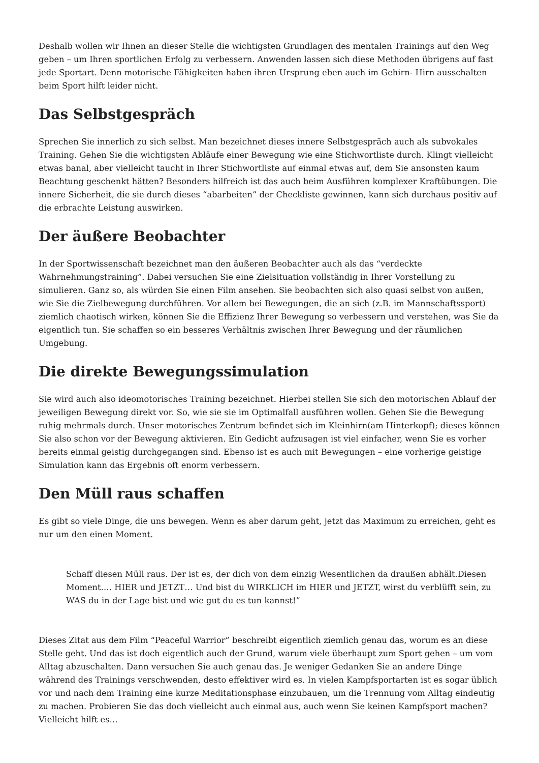Deshalb wollen wir Ihnen an dieser Stelle die wichtigsten Grundlagen des mentalen Trainings auf den Weg geben – um Ihren sportlichen Erfolg zu verbessern. Anwenden lassen sich diese Methoden übrigens auf fast jede Sportart. Denn motorische Fähigkeiten haben ihren Ursprung eben auch im Gehirn- Hirn ausschalten beim Sport hilft leider nicht.
Das Selbstgespräch
Sprechen Sie innerlich zu sich selbst. Man bezeichnet dieses innere Selbstgespräch auch als subvokales Training. Gehen Sie die wichtigsten Abläufe einer Bewegung wie eine Stichwortliste durch. Klingt vielleicht etwas banal, aber vielleicht taucht in Ihrer Stichwortliste auf einmal etwas auf, dem Sie ansonsten kaum Beachtung geschenkt hätten? Besonders hilfreich ist das auch beim Ausführen komplexer Kraftübungen. Die innere Sicherheit, die sie durch dieses “abarbeiten” der Checkliste gewinnen, kann sich durchaus positiv auf die erbrachte Leistung auswirken.
Der äußere Beobachter
In der Sportwissenschaft bezeichnet man den äußeren Beobachter auch als das “verdeckte Wahrnehmungstraining”. Dabei versuchen Sie eine Zielsituation vollständig in Ihrer Vorstellung zu simulieren. Ganz so, als würden Sie einen Film ansehen. Sie beobachten sich also quasi selbst von außen, wie Sie die Zielbewegung durchführen. Vor allem bei Bewegungen, die an sich (z.B. im Mannschaftssport) ziemlich chaotisch wirken, können Sie die Effizienz Ihrer Bewegung so verbessern und verstehen, was Sie da eigentlich tun. Sie schaffen so ein besseres Verhältnis zwischen Ihrer Bewegung und der räumlichen Umgebung.
Die direkte Bewegungssimulation
Sie wird auch also ideomotorisches Training bezeichnet. Hierbei stellen Sie sich den motorischen Ablauf der jeweiligen Bewegung direkt vor. So, wie sie sie im Optimalfall ausführen wollen. Gehen Sie die Bewegung ruhig mehrmals durch. Unser motorisches Zentrum befindet sich im Kleinhirn(am Hinterkopf); dieses können Sie also schon vor der Bewegung aktivieren. Ein Gedicht aufzusagen ist viel einfacher, wenn Sie es vorher bereits einmal geistig durchgegangen sind. Ebenso ist es auch mit Bewegungen – eine vorherige geistige Simulation kann das Ergebnis oft enorm verbessern.
Den Müll raus schaffen
Es gibt so viele Dinge, die uns bewegen. Wenn es aber darum geht, jetzt das Maximum zu erreichen, geht es nur um den einen Moment.
Schaff diesen Müll raus. Der ist es, der dich von dem einzig Wesentlichen da draußen abhält.Diesen Moment…. HIER und JETZT… Und bist du WIRKLICH im HIER und JETZT, wirst du verblüfft sein, zu WAS du in der Lage bist und wie gut du es tun kannst!”
Dieses Zitat aus dem Film “Peaceful Warrior” beschreibt eigentlich ziemlich genau das, worum es an diese Stelle geht. Und das ist doch eigentlich auch der Grund, warum viele überhaupt zum Sport gehen – um vom Alltag abzuschalten. Dann versuchen Sie auch genau das. Je weniger Gedanken Sie an andere Dinge während des Trainings verschwenden, desto effektiver wird es. In vielen Kampfsportarten ist es sogar üblich vor und nach dem Training eine kurze Meditationsphase einzubauen, um die Trennung vom Alltag eindeutig zu machen. Probieren Sie das doch vielleicht auch einmal aus, auch wenn Sie keinen Kampfsport machen?Vielleicht hilft es…